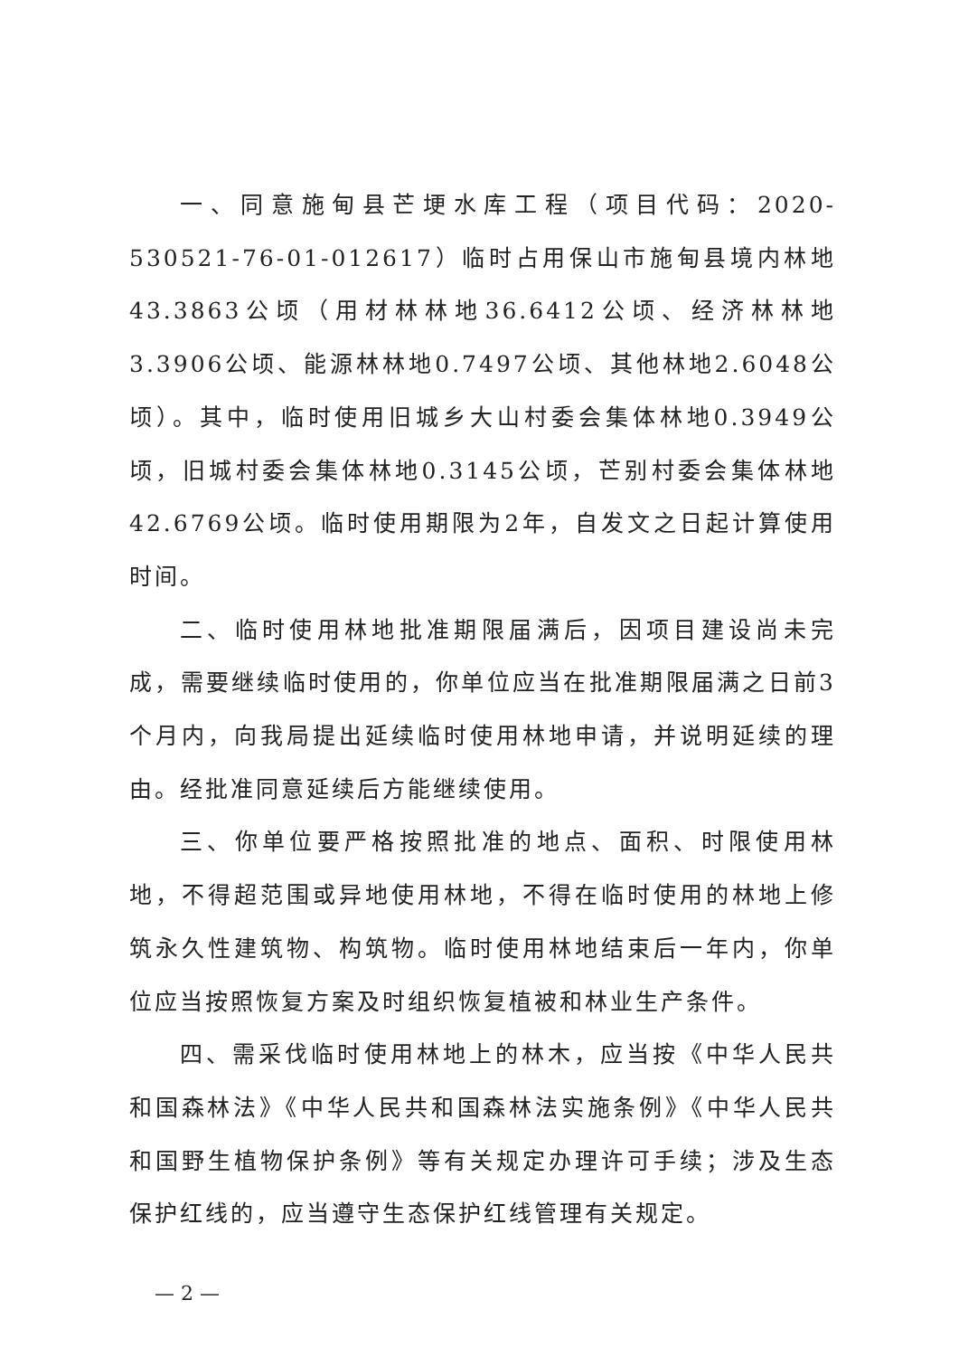一、同意施甸县芒埂水库工程（项目代码：2020-530521-76-01-012617）临时占用保山市施甸县境内林地43.3863公顷（用材林林地36.6412公顷、经济林林地3.3906公顷、能源林林地0.7497公顷、其他林地2.6048公顷）。其中，临时使用旧城乡大山村委会集体林地0.3949公顷，旧城村委会集体林地0.3145公顷，芒别村委会集体林地42.6769公顷。临时使用期限为2年，自发文之日起计算使用时间。
二、临时使用林地批准期限届满后，因项目建设尚未完成，需要继续临时使用的，你单位应当在批准期限届满之日前3个月内，向我局提出延续临时使用林地申请，并说明延续的理由。经批准同意延续后方能继续使用。
三、你单位要严格按照批准的地点、面积、时限使用林地，不得超范围或异地使用林地，不得在临时使用的林地上修筑永久性建筑物、构筑物。临时使用林地结束后一年内，你单位应当按照恢复方案及时组织恢复植被和林业生产条件。
四、需采伐临时使用林地上的林木，应当按《中华人民共和国森林法》《中华人民共和国森林法实施条例》《中华人民共和国野生植物保护条例》等有关规定办理许可手续；涉及生态保护红线的，应当遵守生态保护红线管理有关规定。
— 2 —